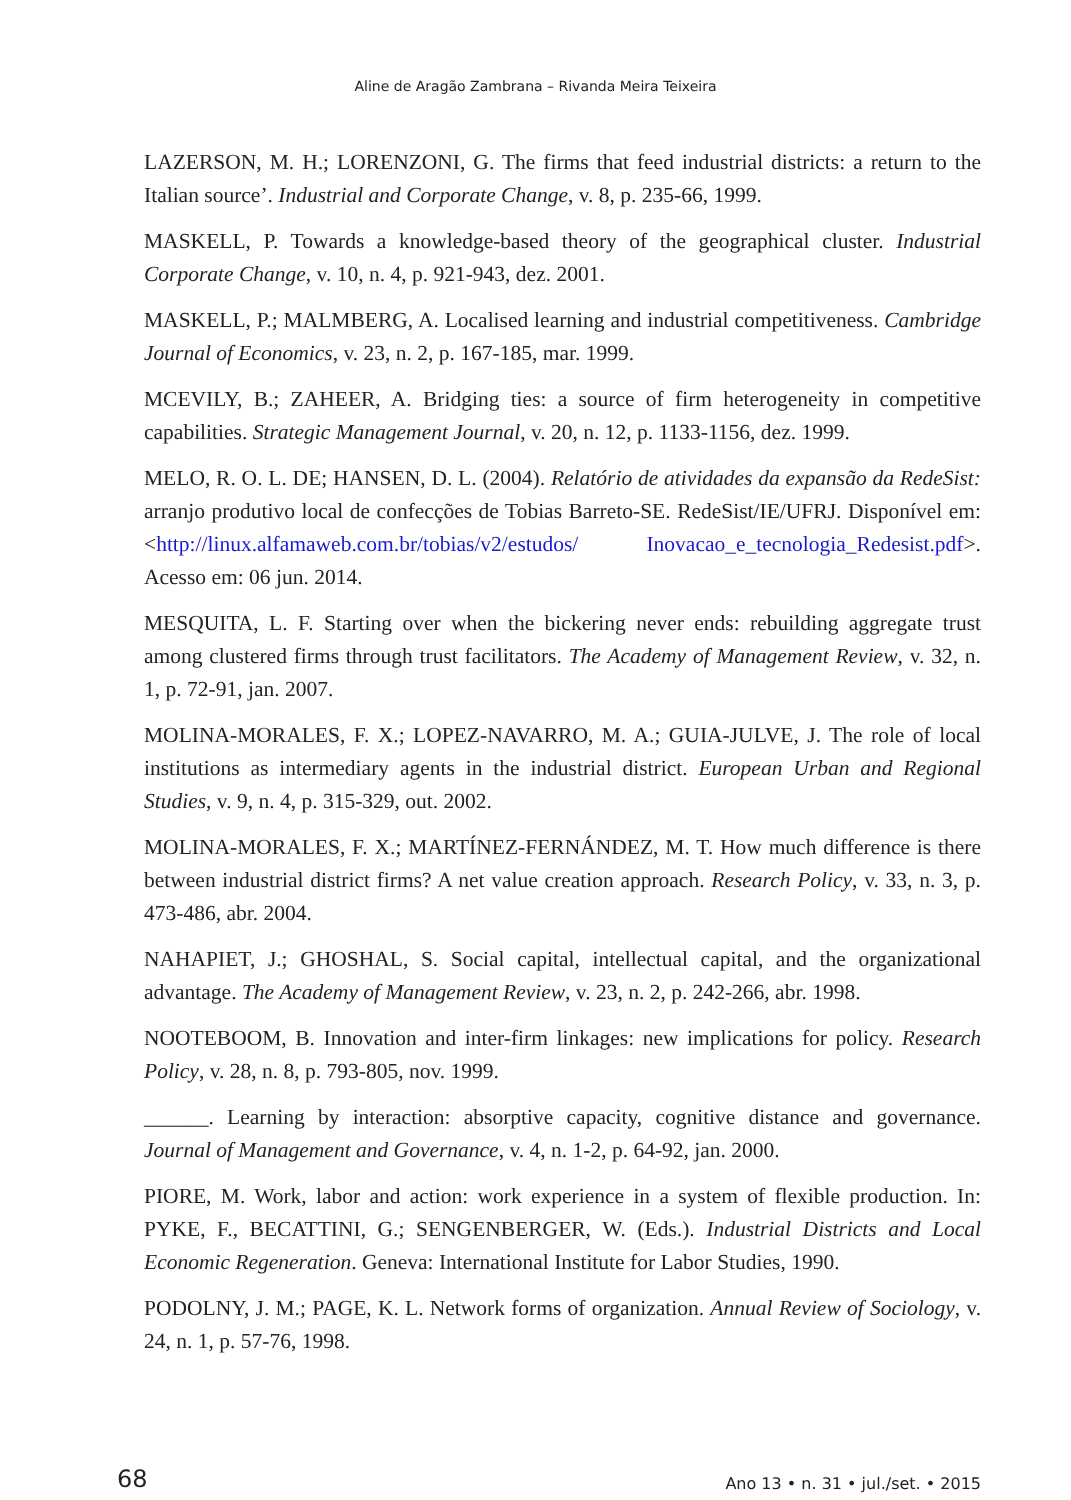Aline de Aragão Zambrana – Rivanda Meira Teixeira
LAZERSON, M. H.; LORENZONI, G. The firms that feed industrial districts: a return to the Italian source’. Industrial and Corporate Change, v. 8, p. 235-66, 1999.
MASKELL, P. Towards a knowledge-based theory of the geographical cluster. Industrial Corporate Change, v. 10, n. 4, p. 921-943, dez. 2001.
MASKELL, P.; MALMBERG, A. Localised learning and industrial competitiveness. Cambridge Journal of Economics, v. 23, n. 2, p. 167-185, mar. 1999.
MCEVILY, B.; ZAHEER, A. Bridging ties: a source of firm heterogeneity in competitive capabilities. Strategic Management Journal, v. 20, n. 12, p. 1133-1156, dez. 1999.
MELO, R. O. L. DE; HANSEN, D. L. (2004). Relatório de atividades da expansão da RedeSist: arranjo produtivo local de confecções de Tobias Barreto-SE. RedeSist/IE/UFRJ. Disponível em: <http://linux.alfamaweb.com.br/tobias/v2/estudos/ Inovacao_e_tecnologia_Redesist.pdf>. Acesso em: 06 jun. 2014.
MESQUITA, L. F. Starting over when the bickering never ends: rebuilding aggregate trust among clustered firms through trust facilitators. The Academy of Management Review, v. 32, n. 1, p. 72-91, jan. 2007.
MOLINA-MORALES, F. X.; LOPEZ-NAVARRO, M. A.; GUIA-JULVE, J. The role of local institutions as intermediary agents in the industrial district. European Urban and Regional Studies, v. 9, n. 4, p. 315-329, out. 2002.
MOLINA-MORALES, F. X.; MARTÍNEZ-FERNÁNDEZ, M. T. How much difference is there between industrial district firms? A net value creation approach. Research Policy, v. 33, n. 3, p. 473-486, abr. 2004.
NAHAPIET, J.; GHOSHAL, S. Social capital, intellectual capital, and the organizational advantage. The Academy of Management Review, v. 23, n. 2, p. 242-266, abr. 1998.
NOOTEBOOM, B. Innovation and inter-firm linkages: new implications for policy. Research Policy, v. 28, n. 8, p. 793-805, nov. 1999.
______. Learning by interaction: absorptive capacity, cognitive distance and governance. Journal of Management and Governance, v. 4, n. 1-2, p. 64-92, jan. 2000.
PIORE, M. Work, labor and action: work experience in a system of flexible production. In: PYKE, F., BECATTINI, G.; SENGENBERGER, W. (Eds.). Industrial Districts and Local Economic Regeneration. Geneva: International Institute for Labor Studies, 1990.
PODOLNY, J. M.; PAGE, K. L. Network forms of organization. Annual Review of Sociology, v. 24, n. 1, p. 57-76, 1998.
68 Ano 13 • n. 31 • jul./set. • 2015